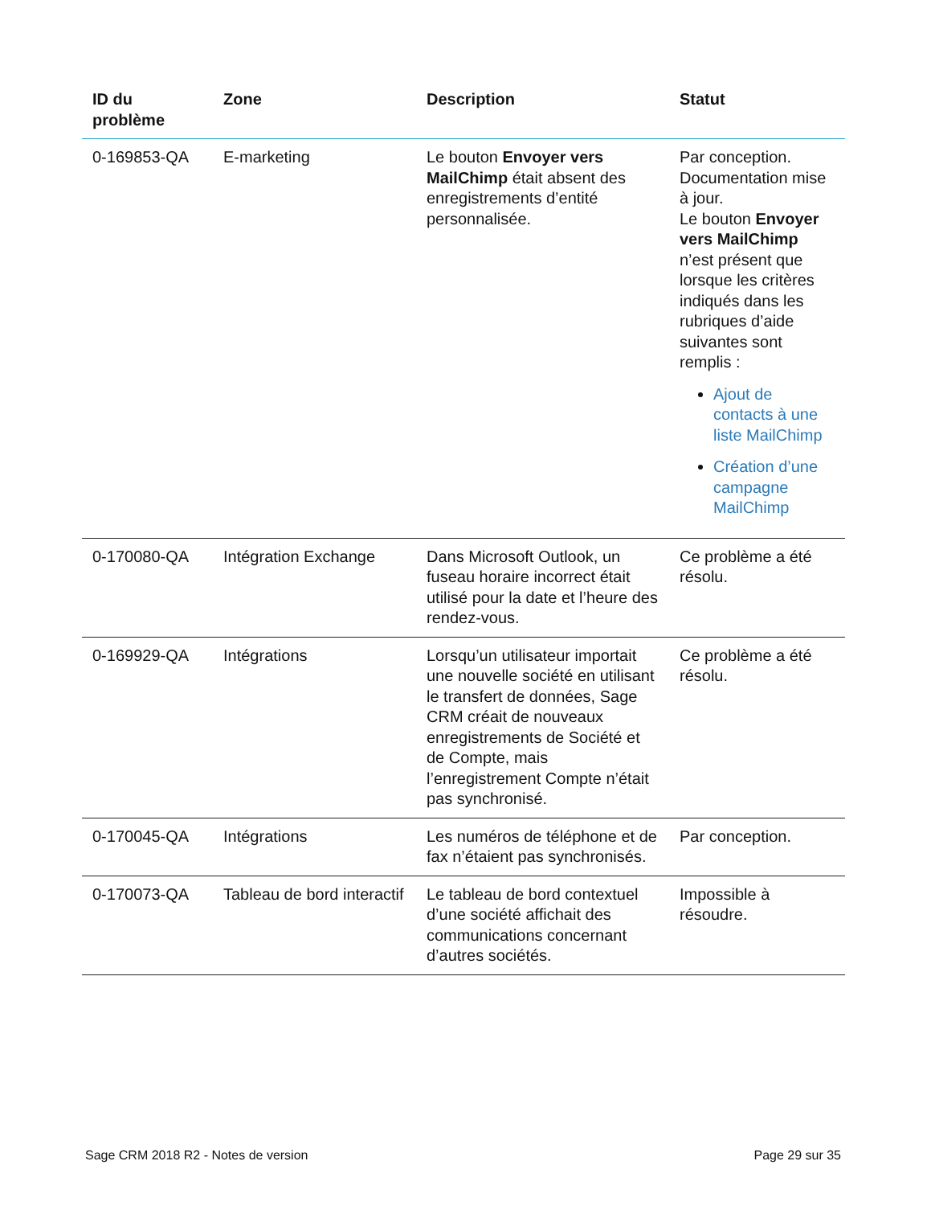| ID du problème | Zone | Description | Statut |
| --- | --- | --- | --- |
| 0-169853-QA | E-marketing | Le bouton Envoyer vers MailChimp était absent des enregistrements d’entité personnalisée. | Par conception. Documentation mise à jour. Le bouton Envoyer vers MailChimp n’est présent que lorsque les critères indiqués dans les rubriques d’aide suivantes sont remplis : Ajout de contacts à une liste MailChimp Création d’une campagne MailChimp |
| 0-170080-QA | Intégration Exchange | Dans Microsoft Outlook, un fuseau horaire incorrect était utilisé pour la date et l’heure des rendez-vous. | Ce problème a été résolu. |
| 0-169929-QA | Intégrations | Lorsqu’un utilisateur importait une nouvelle société en utilisant le transfert de données, Sage CRM créait de nouveaux enregistrements de Société et de Compte, mais l’enregistrement Compte n’était pas synchronisé. | Ce problème a été résolu. |
| 0-170045-QA | Intégrations | Les numéros de téléphone et de fax n’étaient pas synchronisés. | Par conception. |
| 0-170073-QA | Tableau de bord interactif | Le tableau de bord contextuel d’une société affichait des communications concernant d’autres sociétés. | Impossible à résoudre. |
Sage CRM 2018 R2 - Notes de version
Page 29 sur 35